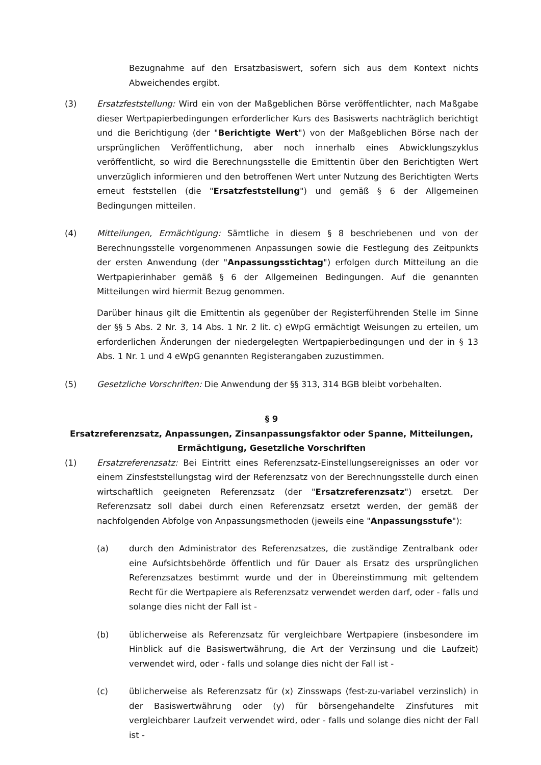Bezugnahme auf den Ersatzbasiswert, sofern sich aus dem Kontext nichts Abweichendes ergibt.
(3) Ersatzfeststellung: Wird ein von der Maßgeblichen Börse veröffentlichter, nach Maßgabe dieser Wertpapierbedingungen erforderlicher Kurs des Basiswerts nachträglich berichtigt und die Berichtigung (der "Berichtigte Wert") von der Maßgeblichen Börse nach der ursprünglichen Veröffentlichung, aber noch innerhalb eines Abwicklungszyklus veröffentlicht, so wird die Berechnungsstelle die Emittentin über den Berichtigten Wert unverzüglich informieren und den betroffenen Wert unter Nutzung des Berichtigten Werts erneut feststellen (die "Ersatzfeststellung") und gemäß § 6 der Allgemeinen Bedingungen mitteilen.
(4) Mitteilungen, Ermächtigung: Sämtliche in diesem § 8 beschriebenen und von der Berechnungsstelle vorgenommenen Anpassungen sowie die Festlegung des Zeitpunkts der ersten Anwendung (der "Anpassungsstichtag") erfolgen durch Mitteilung an die Wertpapierinhaber gemäß § 6 der Allgemeinen Bedingungen. Auf die genannten Mitteilungen wird hiermit Bezug genommen.
Darüber hinaus gilt die Emittentin als gegenüber der Registerführenden Stelle im Sinne der §§ 5 Abs. 2 Nr. 3, 14 Abs. 1 Nr. 2 lit. c) eWpG ermächtigt Weisungen zu erteilen, um erforderlichen Änderungen der niedergelegten Wertpapierbedingungen und der in § 13 Abs. 1 Nr. 1 und 4 eWpG genannten Registerangaben zuzustimmen.
(5) Gesetzliche Vorschriften: Die Anwendung der §§ 313, 314 BGB bleibt vorbehalten.
§ 9
Ersatzreferenzsatz, Anpassungen, Zinsanpassungsfaktor oder Spanne, Mitteilungen, Ermächtigung, Gesetzliche Vorschriften
(1) Ersatzreferenzsatz: Bei Eintritt eines Referenzsatz-Einstellungsereignisses an oder vor einem Zinsfeststellungstag wird der Referenzsatz von der Berechnungsstelle durch einen wirtschaftlich geeigneten Referenzsatz (der "Ersatzreferenzsatz") ersetzt. Der Referenzsatz soll dabei durch einen Referenzsatz ersetzt werden, der gemäß der nachfolgenden Abfolge von Anpassungsmethoden (jeweils eine "Anpassungsstufe"):
(a) durch den Administrator des Referenzsatzes, die zuständige Zentralbank oder eine Aufsichtsbehörde öffentlich und für Dauer als Ersatz des ursprünglichen Referenzsatzes bestimmt wurde und der in Übereinstimmung mit geltendem Recht für die Wertpapiere als Referenzsatz verwendet werden darf, oder - falls und solange dies nicht der Fall ist -
(b) üblicherweise als Referenzsatz für vergleichbare Wertpapiere (insbesondere im Hinblick auf die Basiswertwährung, die Art der Verzinsung und die Laufzeit) verwendet wird, oder - falls und solange dies nicht der Fall ist -
(c) üblicherweise als Referenzsatz für (x) Zinsswaps (fest-zu-variabel verzinslich) in der Basiswertwährung oder (y) für börsengehandelte Zinsfutures mit vergleichbarer Laufzeit verwendet wird, oder - falls und solange dies nicht der Fall ist -